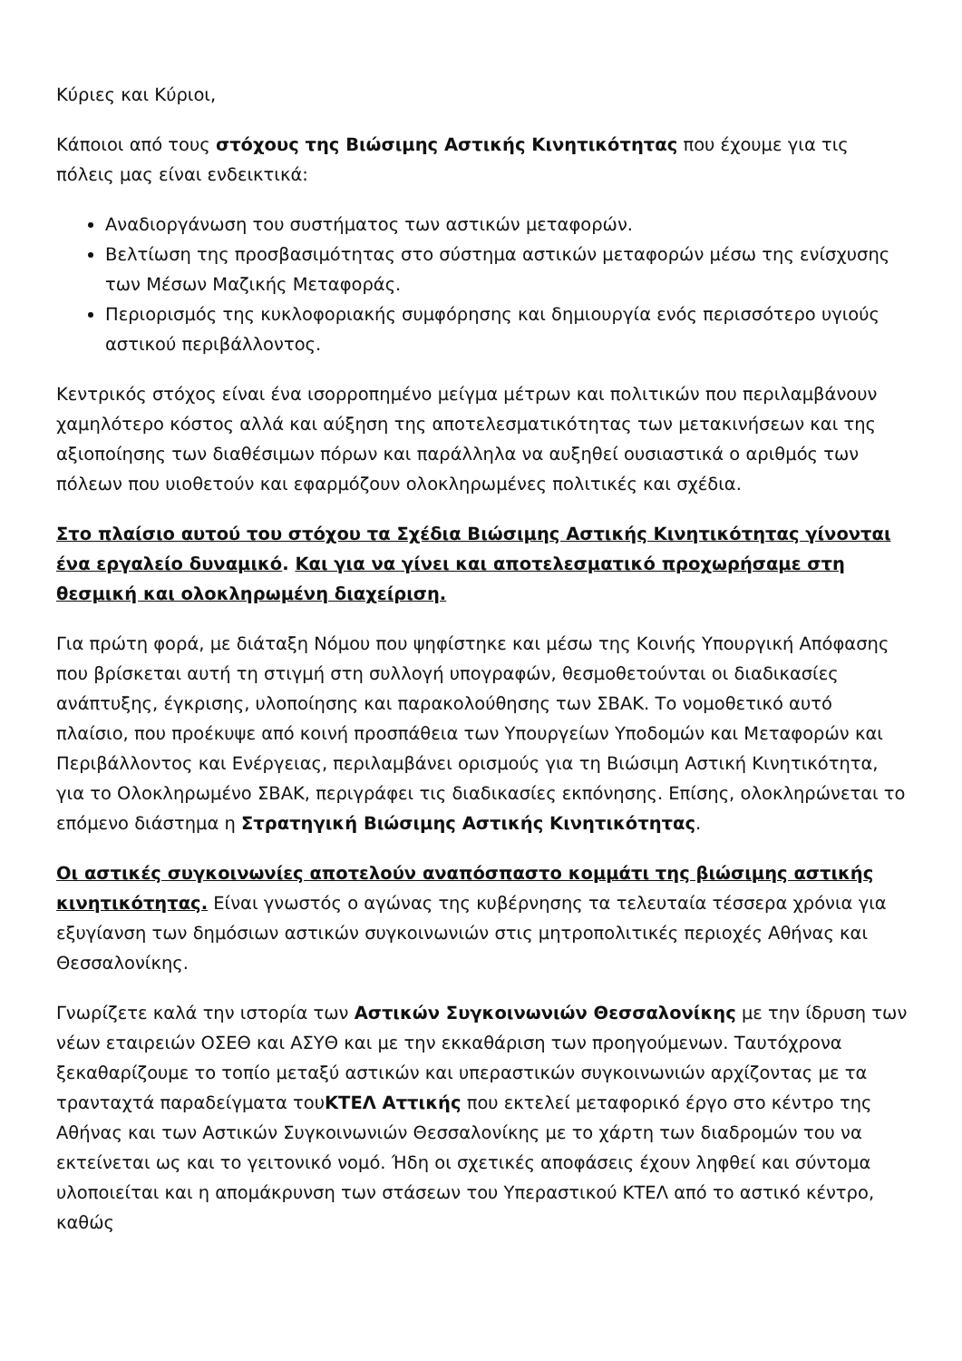Κύριες και Κύριοι,
Κάποιοι από τους στόχους της Βιώσιμης Αστικής Κινητικότητας που έχουμε για τις πόλεις μας είναι ενδεικτικά:
Αναδιοργάνωση του συστήματος των αστικών μεταφορών.
Βελτίωση της προσβασιμότητας στο σύστημα αστικών μεταφορών μέσω της ενίσχυσης των Μέσων Μαζικής Μεταφοράς.
Περιορισμός της κυκλοφοριακής συμφόρησης και δημιουργία ενός περισσότερο υγιούς αστικού περιβάλλοντος.
Κεντρικός στόχος είναι ένα ισορροπημένο μείγμα μέτρων και πολιτικών που περιλαμβάνουν χαμηλότερο κόστος αλλά και αύξηση της αποτελεσματικότητας των μετακινήσεων και της αξιοποίησης των διαθέσιμων πόρων και παράλληλα να αυξηθεί ουσιαστικά ο αριθμός των πόλεων που υιοθετούν και εφαρμόζουν ολοκληρωμένες πολιτικές και σχέδια.
Στο πλαίσιο αυτού του στόχου τα Σχέδια Βιώσιμης Αστικής Κινητικότητας γίνονται ένα εργαλείο δυναμικό. Και για να γίνει και αποτελεσματικό προχωρήσαμε στη θεσμική και ολοκληρωμένη διαχείριση.
Για πρώτη φορά, με διάταξη Νόμου που ψηφίστηκε και μέσω της Κοινής Υπουργική Απόφασης που βρίσκεται αυτή τη στιγμή στη συλλογή υπογραφών, θεσμοθετούνται οι διαδικασίες ανάπτυξης, έγκρισης, υλοποίησης και παρακολούθησης των ΣΒΑΚ. Το νομοθετικό αυτό πλαίσιο, που προέκυψε από κοινή προσπάθεια των Υπουργείων Υποδομών και Μεταφορών και Περιβάλλοντος και Ενέργειας, περιλαμβάνει ορισμούς για τη Βιώσιμη Αστική Κινητικότητα, για το Ολοκληρωμένο ΣΒΑΚ, περιγράφει τις διαδικασίες εκπόνησης. Επίσης, ολοκληρώνεται το επόμενο διάστημα η Στρατηγική Βιώσιμης Αστικής Κινητικότητας.
Οι αστικές συγκοινωνίες αποτελούν αναπόσπαστο κομμάτι της βιώσιμης αστικής κινητικότητας. Είναι γνωστός ο αγώνας της κυβέρνησης τα τελευταία τέσσερα χρόνια για εξυγίανση των δημόσιων αστικών συγκοινωνιών στις μητροπολιτικές περιοχές Αθήνας και Θεσσαλονίκης.
Γνωρίζετε καλά την ιστορία των Αστικών Συγκοινωνιών Θεσσαλονίκης με την ίδρυση των νέων εταιρειών ΟΣΕΘ και ΑΣΥΘ και με την εκκαθάριση των προηγούμενων. Ταυτόχρονα ξεκαθαρίζουμε το τοπίο μεταξύ αστικών και υπεραστικών συγκοινωνιών αρχίζοντας με τα τρανταχτά παραδείγματα τουΚΤΕΛ Αττικής που εκτελεί μεταφορικό έργο στο κέντρο της Αθήνας και των Αστικών Συγκοινωνιών Θεσσαλονίκης με το χάρτη των διαδρομών του να εκτείνεται ως και το γειτονικό νομό. Ήδη οι σχετικές αποφάσεις έχουν ληφθεί και σύντομα υλοποιείται και η απομάκρυνση των στάσεων του Υπεραστικού ΚΤΕΛ από το αστικό κέντρο, καθώς